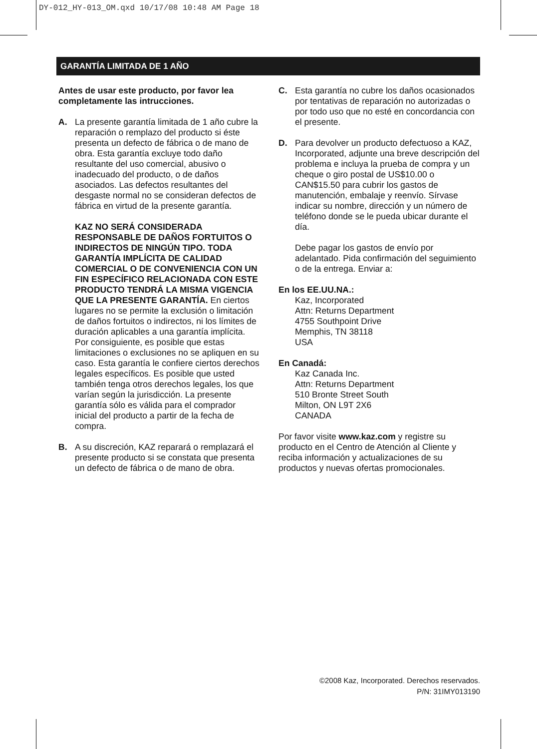DY-012_HY-013_OM.qxd 10/17/08 10:48 AM Page 18
GARANTÍA LIMITADA DE 1 AÑO
Antes de usar este producto, por favor lea completamente las intrucciones.
A. La presente garantía limitada de 1 año cubre la reparación o remplazo del producto si éste presenta un defecto de fábrica o de mano de obra. Esta garantía excluye todo daño resultante del uso comercial, abusivo o inadecuado del producto, o de daños asociados. Las defectos resultantes del desgaste normal no se consideran defectos de fábrica en virtud de la presente garantía.
KAZ NO SERÁ CONSIDERADA RESPONSABLE DE DAÑOS FORTUITOS O INDIRECTOS DE NINGÚN TIPO. TODA GARANTÍA IMPLÍCITA DE CALIDAD COMERCIAL O DE CONVENIENCIA CON UN FIN ESPECÍFICO RELACIONADA CON ESTE PRODUCTO TENDRÁ LA MISMA VIGENCIA QUE LA PRESENTE GARANTÍA. En ciertos lugares no se permite la exclusión o limitación de daños fortuitos o indirectos, ni los límites de duración aplicables a una garantía implícita. Por consiguiente, es posible que estas limitaciones o exclusiones no se apliquen en su caso. Esta garantía le confiere ciertos derechos legales específicos. Es posible que usted también tenga otros derechos legales, los que varían según la jurisdicción. La presente garantía sólo es válida para el comprador inicial del producto a partir de la fecha de compra.
B. A su discreción, KAZ reparará o remplazará el presente producto si se constata que presenta un defecto de fábrica o de mano de obra.
C. Esta garantía no cubre los daños ocasionados por tentativas de reparación no autorizadas o por todo uso que no esté en concordancia con el presente.
D. Para devolver un producto defectuoso a KAZ, Incorporated, adjunte una breve descripción del problema e incluya la prueba de compra y un cheque o giro postal de US$10.00 o CAN$15.50 para cubrir los gastos de manutención, embalaje y reenvío. Sírvase indicar su nombre, dirección y un número de teléfono donde se le pueda ubicar durante el día.
Debe pagar los gastos de envío por adelantado. Pida confirmación del seguimiento o de la entrega. Enviar a:
En los EE.UU.NA.:
Kaz, Incorporated
Attn: Returns Department
4755 Southpoint Drive
Memphis, TN 38118
USA
En Canadá:
Kaz Canada Inc.
Attn: Returns Department
510 Bronte Street South
Milton, ON L9T 2X6
CANADA
Por favor visite www.kaz.com y registre su producto en el Centro de Atención al Cliente y reciba información y actualizaciones de su productos y nuevas ofertas promocionales.
©2008 Kaz, Incorporated. Derechos reservados.
P/N: 31IMY013190